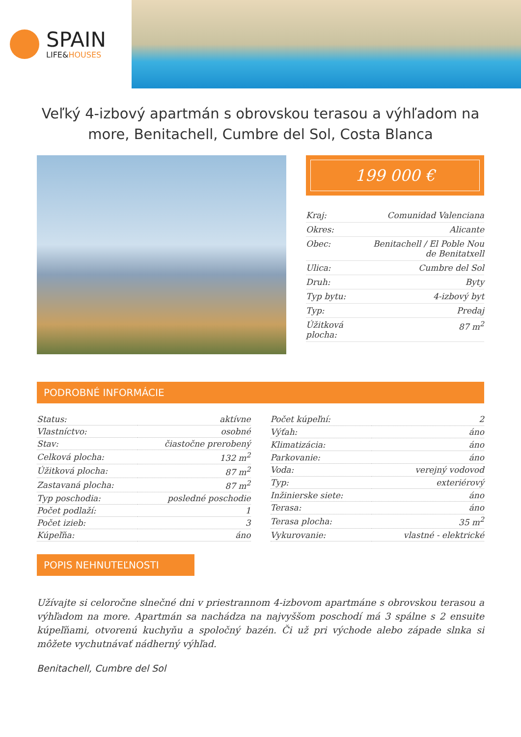SPAIN
LIFE&HOUSES
Veľký 4-izbový apartmán s obrovskou terasou a výhľadom na more, Benitachell, Cumbre del Sol, Costa Blanca
199 000 €
| Kraj: | Comunidad Valenciana |
| Okres: | Alicante |
| Obec: | Benitachell / El Poble Nou de Benitatxell |
| Ulica: | Cumbre del Sol |
| Druh: | Byty |
| Typ bytu: | 4-izbový byt |
| Typ: | Predaj |
| Úžitková plocha: | 87 m<sup>2</sup> |
PODROBNÉ INFORMÁCIE
| Status: | aktívne |
| Vlastníctvo: | osobné |
| Stav: | čiastočne prerobený |
| Celková plocha: | 132 m<sup>2</sup> |
| Úžitková plocha: | 87 m<sup>2</sup> |
| Zastavaná plocha: | 87 m<sup>2</sup> |
| Typ poschodia: | posledné poschodie |
| Počet podlaží: | 1 |
| Počet izieb: | 3 |
| Kúpeľňa: | áno |
| Počet kúpeľní: | 2 |
| Výťah: | áno |
| Klimatizácia: | áno |
| Parkovanie: | áno |
| Voda: | verejný vodovod |
| Typ: | exteriérový |
| Inžinierske siete: | áno |
| Terasa: | áno |
| Terasa plocha: | 35 m<sup>2</sup> |
| Vykurovanie: | vlastné - elektrické |
POPIS NEHNUTEĽNOSTI
Užívajte si celoročne slnečné dni v priestrannom 4-izbovom apartmáne s obrovskou terasou a výhľadom na more. Apartmán sa nachádza na najvyššom poschodí má 3 spálne s 2 ensuite kúpeľňami, otvorenú kuchyňu a spoločný bazén. Či už pri východe alebo západe slnka si môžete vychutnávať nádherný výhľad.
Benitachell, Cumbre del Sol